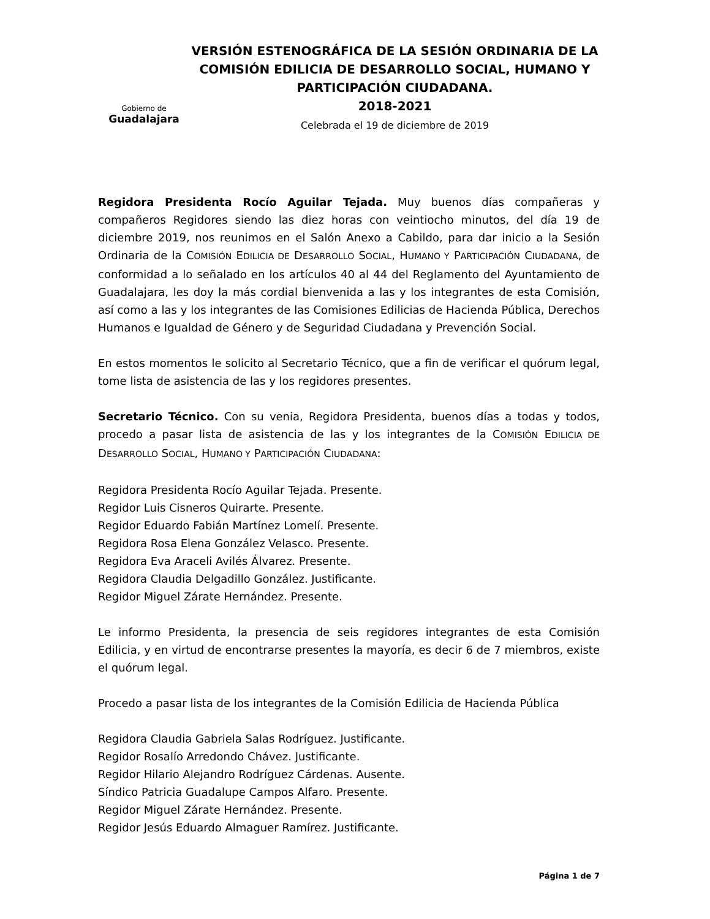Gobierno de
Guadalajara
VERSIÓN ESTENOGRÁFICA DE LA SESIÓN ORDINARIA DE LA COMISIÓN EDILICIA DE DESARROLLO SOCIAL, HUMANO Y PARTICIPACIÓN CIUDADANA.
2018-2021
Celebrada el 19 de diciembre de 2019
Regidora Presidenta Rocío Aguilar Tejada. Muy buenos días compañeras y compañeros Regidores siendo las diez horas con veintiocho minutos, del día 19 de diciembre 2019, nos reunimos en el Salón Anexo a Cabildo, para dar inicio a la Sesión Ordinaria de la COMISIÓN EDILICIA DE DESARROLLO SOCIAL, HUMANO Y PARTICIPACIÓN CIUDADANA, de conformidad a lo señalado en los artículos 40 al 44 del Reglamento del Ayuntamiento de Guadalajara, les doy la más cordial bienvenida a las y los integrantes de esta Comisión, así como a las y los integrantes de las Comisiones Edilicias de Hacienda Pública, Derechos Humanos e Igualdad de Género y de Seguridad Ciudadana y Prevención Social.
En estos momentos le solicito al Secretario Técnico, que a fin de verificar el quórum legal, tome lista de asistencia de las y los regidores presentes.
Secretario Técnico. Con su venia, Regidora Presidenta, buenos días a todas y todos, procedo a pasar lista de asistencia de las y los integrantes de la COMISIÓN EDILICIA DE DESARROLLO SOCIAL, HUMANO Y PARTICIPACIÓN CIUDADANA:
Regidora Presidenta Rocío Aguilar Tejada. Presente.
Regidor Luis Cisneros Quirarte. Presente.
Regidor Eduardo Fabián Martínez Lomelí. Presente.
Regidora Rosa Elena González Velasco. Presente.
Regidora Eva Araceli Avilés Álvarez. Presente.
Regidora Claudia Delgadillo González. Justificante.
Regidor Miguel Zárate Hernández. Presente.
Le informo Presidenta, la presencia de seis regidores integrantes de esta Comisión Edilicia, y en virtud de encontrarse presentes la mayoría, es decir 6 de 7 miembros, existe el quórum legal.
Procedo a pasar lista de los integrantes de la Comisión Edilicia de Hacienda Pública
Regidora Claudia Gabriela Salas Rodríguez. Justificante.
Regidor Rosalío Arredondo Chávez. Justificante.
Regidor Hilario Alejandro Rodríguez Cárdenas. Ausente.
Síndico Patricia Guadalupe Campos Alfaro. Presente.
Regidor Miguel Zárate Hernández. Presente.
Regidor Jesús Eduardo Almaguer Ramírez. Justificante.
Página 1 de 7